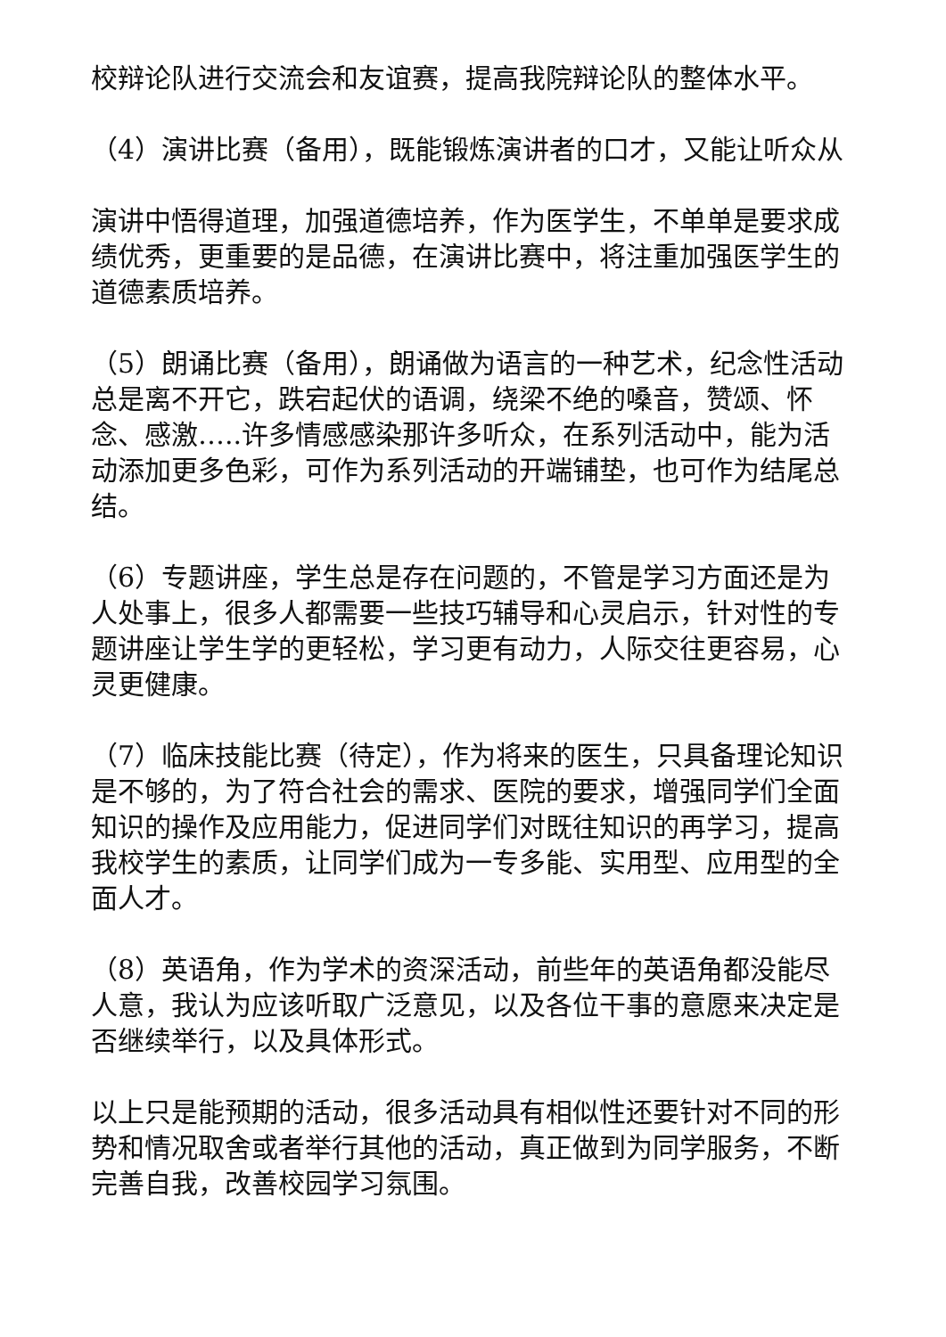校辩论队进行交流会和友谊赛，提高我院辩论队的整体水平。
（4）演讲比赛（备用），既能锻炼演讲者的口才，又能让听众从
演讲中悟得道理，加强道德培养，作为医学生，不单单是要求成绩优秀，更重要的是品德，在演讲比赛中，将注重加强医学生的道德素质培养。
（5）朗诵比赛（备用），朗诵做为语言的一种艺术，纪念性活动总是离不开它，跌宕起伏的语调，绕梁不绝的嗓音，赞颂、怀念、感激…..许多情感感染那许多听众，在系列活动中，能为活动添加更多色彩，可作为系列活动的开端铺垫，也可作为结尾总结。
（6）专题讲座，学生总是存在问题的，不管是学习方面还是为人处事上，很多人都需要一些技巧辅导和心灵启示，针对性的专题讲座让学生学的更轻松，学习更有动力，人际交往更容易，心灵更健康。
（7）临床技能比赛（待定），作为将来的医生，只具备理论知识是不够的，为了符合社会的需求、医院的要求，增强同学们全面知识的操作及应用能力，促进同学们对既往知识的再学习，提高我校学生的素质，让同学们成为一专多能、实用型、应用型的全面人才。
（8）英语角，作为学术的资深活动，前些年的英语角都没能尽人意，我认为应该听取广泛意见，以及各位干事的意愿来决定是否继续举行，以及具体形式。
以上只是能预期的活动，很多活动具有相似性还要针对不同的形势和情况取舍或者举行其他的活动，真正做到为同学服务，不断完善自我，改善校园学习氛围。